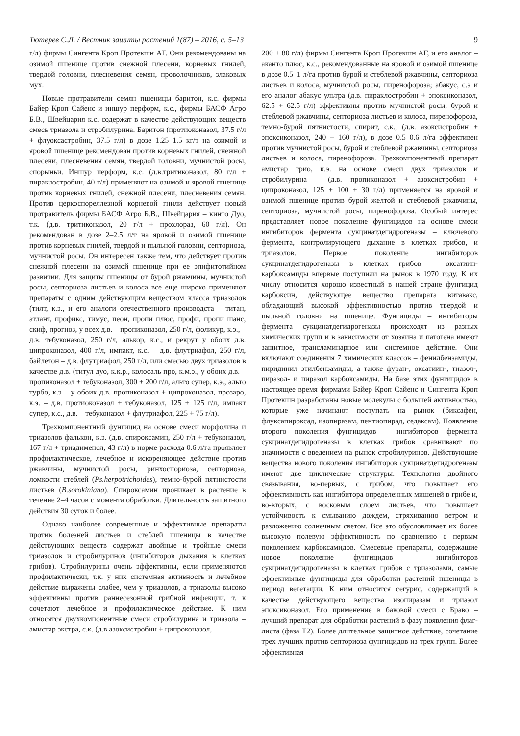Тютерев С.Л. / Вестник защиты растений 1(87) – 2016, с. 5–13 9
г/л) фирмы Сингента Кроп Протекшн АГ. Они рекомендованы на озимой пшенице против снежной плесени, корневых гнилей, твердой головни, плесневения семян, проволочников, злаковых мух.
Новые протравители семян пшеницы баритон, к.с. фирмы Байер Кроп Сайенс и иншур перформ, к.с., фирмы БАСФ Агро Б.В., Швейцария к.с. содержат в качестве действующих веществ смесь триазола и стробилурина. Баритон (протиоконазол, 37.5 г/л + флуоксастробин, 37.5 г/л) в дозе 1.25–1.5 кг/т на озимой и яровой пшенице рекомендован против корневых гнилей, снежной плесени, плесневения семян, твердой головни, мучнистой росы, спорыньи. Иншур перформ, к.с. (д.в.тритиконазол, 80 г/л + пираклостробин, 40 г/л) применяют на озимой и яровой пшенице против корневых гнилей, снежной плесени, плесневения семян. Против церкоспореллезной корневой гнили действует новый протравитель фирмы БАСФ Агро Б.В., Швейцария – кинто Дуо, т.к. (д.в. тритиконазол, 20 г/л + прохлораз, 60 г/л). Он рекомендован в дозе 2–2.5 л/т на яровой и озимой пшенице против корневых гнилей, твердой и пыльной головни, септориоза, мучнистой росы. Он интересен также тем, что действует против снежной плесени на озимой пшенице при ее эпифитотийном развитии. Для защиты пшеницы от бурой ржавчины, мучнистой росы, септориоза листьев и колоса все еще широко применяют препараты с одним действующим веществом класса триазолов (тилт, к.э., и его аналоги отечественного производста – титан, атлант, профикс, тимус, пеон, пропи плюс, профи, пропи шанс, скиф, прогноз, у всех д.в. – пропиконазол, 250 г/л, фоликур, к.э., – д.в. тебуконазол, 250 г/л, алькор, к.с., и рекрут у обоих д.в. ципроконазол, 400 г/л, импакт, к.с. – д.в. флутриафол, 250 г/л, байлетон – д.в. флутриафол, 250 г/л, или смесью двух триазолов в качестве д.в. (титул дуо, к.к.р., колосаль про, к.м.э., у обоих д.в. – пропиконазол + тебуконазол, 300 + 200 г/л, альто супер, к.э., альто турбо, к.э – у обоих д.в. пропиконазол + ципроконазол, прозаро, к.э. – д.в. протиоконазол + тебуконазол, 125 + 125 г/л, импакт супер, к.с., д.в. – тебуконазол + флутриафол, 225 + 75 г/л).
Трехкомпонентный фунгицид на основе смеси морфолина и триазолов фалькон, к.э. (д.в. спироксамин, 250 г/л + тебуконазол, 167 г/л + триадименол, 43 г/л) в норме расхода 0.6 л/га проявляет профилактическое, лечебное и искореняющее действие против ржавчины, мучнистой росы, ринхоспориоза, септориоза, ломкости стеблей (Ps.herpotrichoides), темно-бурой пятнистости листьев (B.sorokiniana). Спироксамин проникает в растение в течение 2–4 часов с момента обработки. Длительность защитного действия 30 суток и более.
Однако наиболее современные и эффективные препараты против болезней листьев и стеблей пшеницы в качестве действующих веществ содержат двойные и тройные смеси триазолов и стробилуринов (ингибиторов дыхания в клетках грибов). Стробилурины очень эффективны, если применяются профилактически, т.к. у них системная активность и лечебное действие выражены слабее, чем у триазолов, а триазолы высоко эффективны против раннесезонной грибной инфекции, т. к сочетают лечебное и профилактическое действие. К ним относятся двухкомпонентные смеси стробилурина и триазола – амистар экстра, с.к. (д.в азоксистробин + ципроконазол,
200 + 80 г/л) фирмы Сингента Кроп Протекшн АГ, и его аналог – аканто плюс, к.с., рекомендованные на яровой и озимой пшенице в дозе 0.5–1 л/га против бурой и стеблевой ржавчины, септориоза листьев и колоса, мучнистой росы, пиренофороза; абакус, с.э и его аналог абакус ультра (д.в. пираклостробин + эпоксиконазол, 62.5 + 62.5 г/л) эффективны против мучнистой росы, бурой и стеблевой ржавчины, септориоза листьев и колоса, пиренофороза, темно-бурой пятнистости, спирит, с.к., (д.в. азоксистробин + эпоксиконазол, 240 + 160 г/л), в дозе 0.5–0.6 л/га эффективен против мучнистой росы, бурой и стеблевой ржавчины, септориоза листьев и колоса, пиренофороза. Трехкомпонентный препарат амистар трио, к.э. на основе смеси двух триазолов и стробилурина – (д.в. пропиконазол + азоксистробин + ципроконазол, 125 + 100 + 30 г/л) применяется на яровой и озимой пшенице против бурой желтой и стеблевой ржавчины, септориоза, мучнистой росы, пиренофороза. Особый интерес представляет новое поколение фунгицидов на основе смеси ингибиторов фермента сукцинатдегидрогеназы – ключевого фермента, контролирующего дыхание в клетках грибов, и триазолов. Первое поколение ингибиторов сукцинатдегидрогеназы в клетках грибов – оксатиин-карбоксамиды впервые поступили на рынок в 1970 году. К их числу относится хорошо известный в нашей стране фунгицид карбоксин, действующее вещество препарата витавакс, обладающий высокой эффективностью против твердой и пыльной головни на пшенице. Фунгициды – ингибиторы фермента сукцинатдегидрогеназы происходят из разных химических групп и в зависимости от хозяина и патогена имеют защитное, трансламинарное или системное действие. Они включают соединения 7 химических классов – фенилбензамиды, пиридинил этилбензамиды, а также фуран-, оксатиин-, тиазол-, пиразол- и пиразол карбоксамиды. На базе этих фунгицидов в настоящее время фирмами Байер Кроп Сайенс и Сингента Кроп Протекшн разработаны новые молекулы с большей активностью, которые уже начинают поступать на рынок (биксафен, флуксапироксад, изопиразам, пентиопирад, седаксам). Появление второго поколения фунгицидов – ингибиторов фермента сукцинатдегидрогеназы в клетках грибов сравнивают по значимости с введением на рынок стробилуринов. Действующие вещества нового поколения ингибиторов сукцинатдегидрогеназы имеют две циклические структуры. Технология двойного связывания, во-первых, с грибом, что повышает его эффективность как ингибитора определенных мишеней в грибе и, во-вторых, с восковым слоем листьев, что повышает устойчивость к смыванию дождем, стряхиванию ветром и разложению солнечным светом. Все это обусловливает их более высокую полевую эффективность по сравнению с первым поколением карбоксамидов. Смесевые препараты, содержащие новое поколение фунгицидов – ингибиторов сукцинатдегидрогеназы в клетках грибов с триазолами, самые эффективные фунгициды для обработки растений пшеницы в период вегетации. К ним относится сегурис, содержащий в качестве действующего вещества изопиразам и триазол эпоксиконазол. Его применение в баковой смеси с Браво – лучший препарат для обработки растений в фазу появления флаг-листа (фаза Т2). Более длительное защитное действие, сочетание трех лучших против септориоза фунгицидов из трех групп. Более эффективная